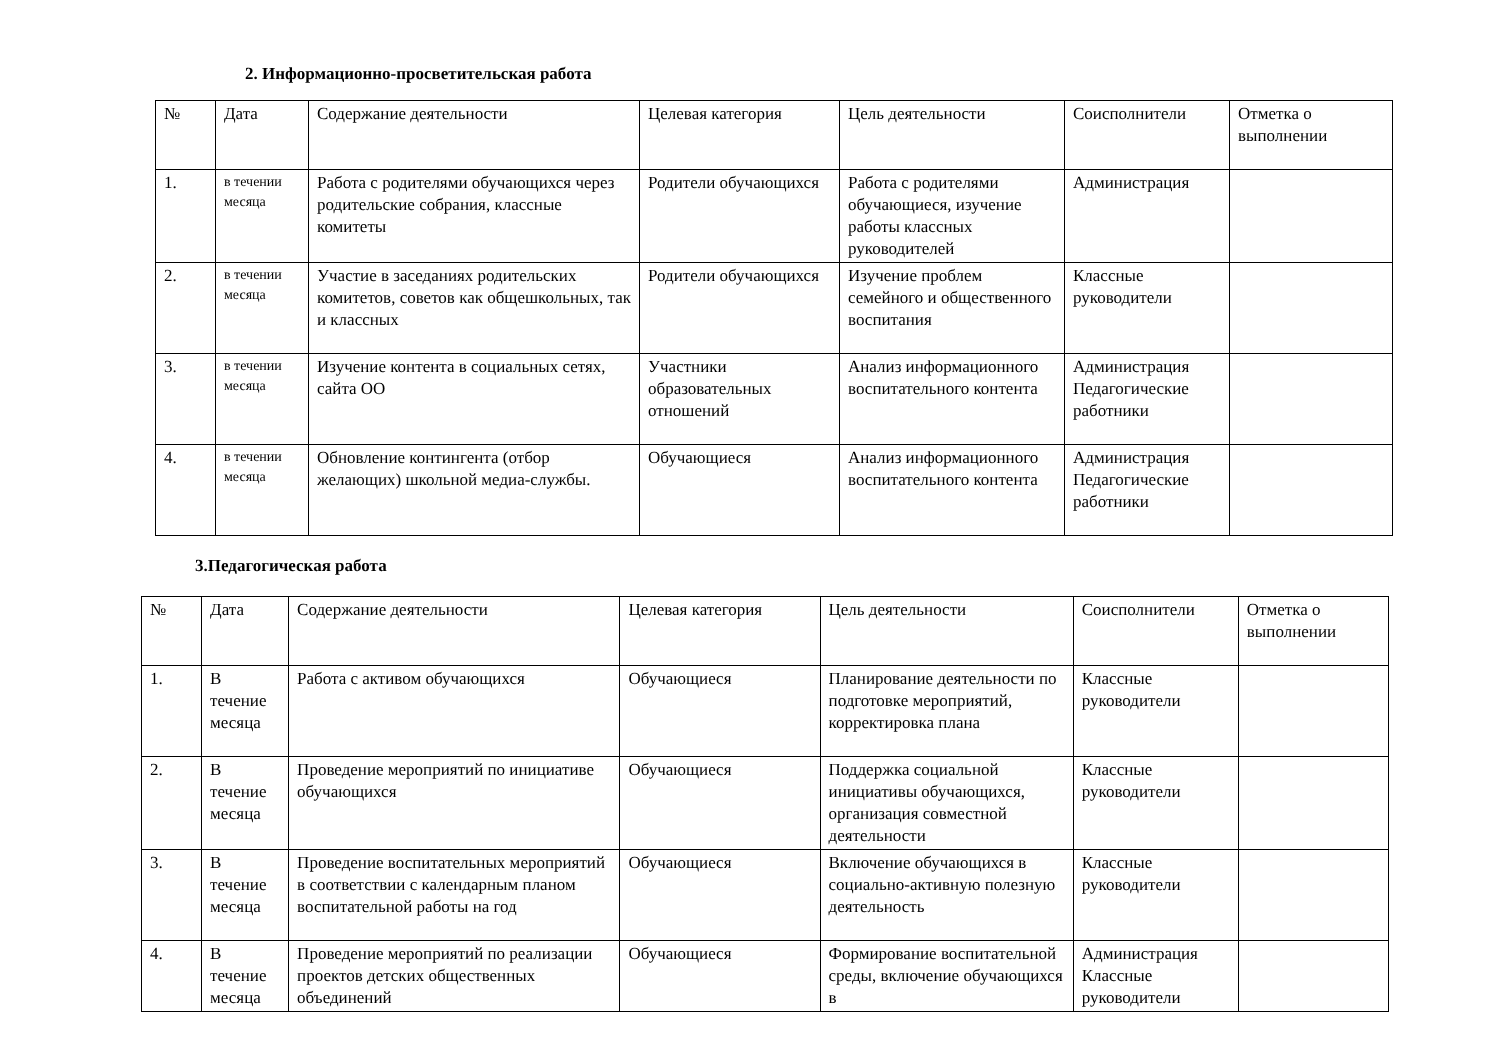2. Информационно-просветительская работа
| № | Дата | Содержание деятельности | Целевая категория | Цель деятельности | Соисполнители | Отметка о выполнении |
| --- | --- | --- | --- | --- | --- | --- |
| 1. | в течении месяца | Работа с родителями обучающихся через родительские собрания, классные комитеты | Родители обучающихся | Работа с родителями обучающиеся, изучение работы классных руководителей | Администрация | |
| 2. | в течении месяца | Участие в заседаниях родительских комитетов, советов как общешкольных, так и классных | Родители обучающихся | Изучение проблем семейного и общественного воспитания | Классные руководители | |
| 3. | в течении месяца | Изучение контента в социальных сетях, сайта ОО | Участники образовательных отношений | Анализ информационного воспитательного контента | Администрация Педагогические работники | |
| 4. | в течении месяца | Обновление контингента (отбор желающих) школьной медиа-службы. | Обучающиеся | Анализ информационного воспитательного контента | Администрация Педагогические работники | |
3.Педагогическая работа
| № | Дата | Содержание деятельности | Целевая категория | Цель деятельности | Соисполнители | Отметка о выполнении |
| --- | --- | --- | --- | --- | --- | --- |
| 1. | В течение месяца | Работа с активом обучающихся | Обучающиеся | Планирование деятельности по подготовке мероприятий, корректировка плана | Классные руководители | |
| 2. | В течение месяца | Проведение мероприятий по инициативе обучающихся | Обучающиеся | Поддержка социальной инициативы обучающихся, организация совместной деятельности | Классные руководители | |
| 3. | В течение месяца | Проведение воспитательных мероприятий в соответствии с календарным планом воспитательной работы на год | Обучающиеся | Включение обучающихся в социально-активную полезную деятельность | Классные руководители | |
| 4. | В течение месяца | Проведение мероприятий по реализации проектов детских общественных объединений | Обучающиеся | Формирование воспитательной среды, включение обучающихся в | Администрация Классные руководители | |